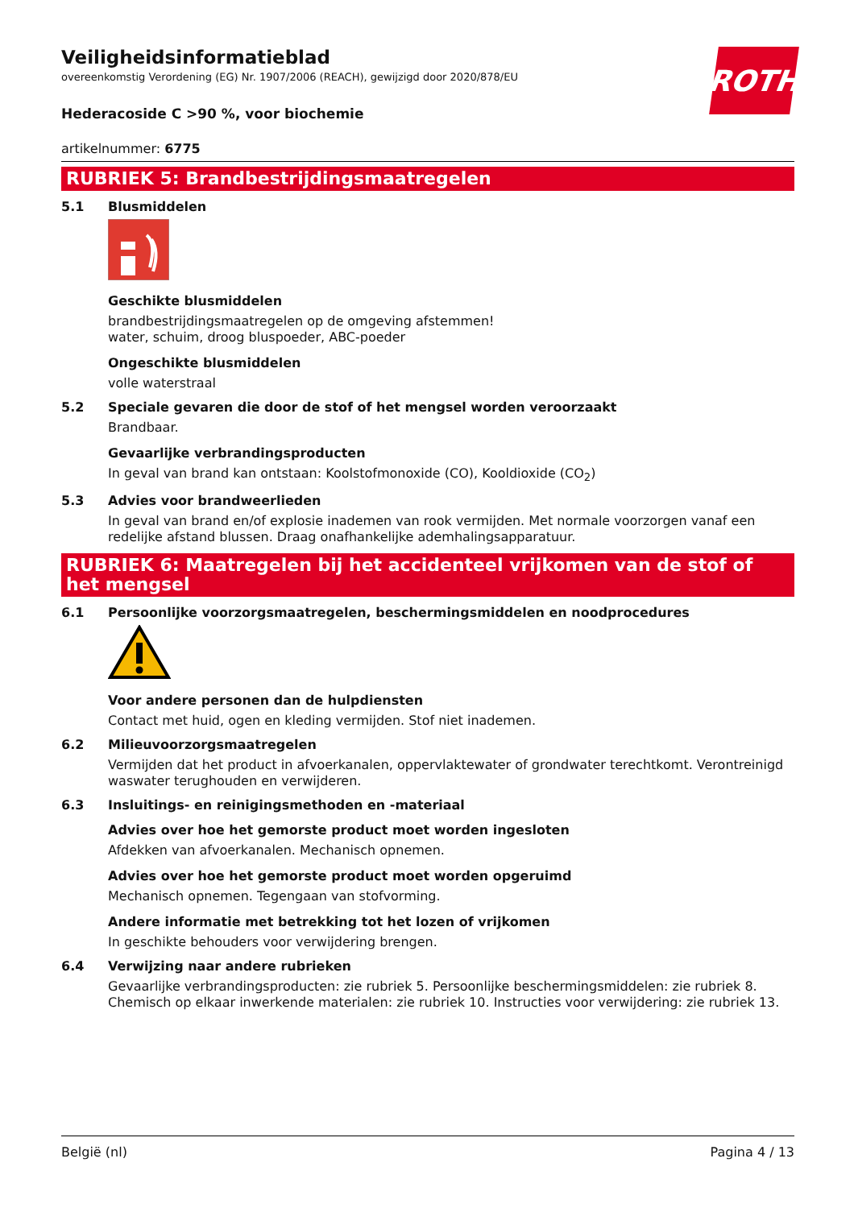ROTH
Veiligheidsinformatieblad
overeenkomstig Verordening (EG) Nr. 1907/2006 (REACH), gewijzigd door 2020/878/EU
Hederacoside C >90 %, voor biochemie
artikelnummer: 6775
RUBRIEK 5: Brandbestrijdingsmaatregelen
5.1 Blusmiddelen
Geschikte blusmiddelen
brandbestrijdingsmaatregelen op de omgeving afstemmen!
water, schuim, droog bluspoeder, ABC-poeder
Ongeschikte blusmiddelen
volle waterstraal
5.2 Speciale gevaren die door de stof of het mengsel worden veroorzaakt
Brandbaar.
Gevaarlijke verbrandingsproducten
In geval van brand kan ontstaan: Koolstofmonoxide (CO), Kooldioxide (CO<sub>2</sub>)
5.3 Advies voor brandweerlieden
In geval van brand en/of explosie inademen van rook vermijden. Met normale voorzorgen vanaf een redelijke afstand blussen. Draag onafhankelijke ademhalingsapparatuur.
RUBRIEK 6: Maatregelen bij het accidenteel vrijkomen van de stof of het mengsel
6.1 Persoonlijke voorzorgsmaatregelen, beschermingsmiddelen en noodprocedures
Voor andere personen dan de hulpdiensten
Contact met huid, ogen en kleding vermijden. Stof niet inademen.
6.2 Milieuvoorzorgsmaatregelen
Vermijden dat het product in afvoerkanalen, oppervlaktewater of grondwater terechtkomt. Verontreinigd waswater terughouden en verwijderen.
6.3 Insluitings- en reinigingsmethoden en -materiaal
Advies over hoe het gemorste product moet worden ingesloten
Afdekken van afvoerkanalen. Mechanisch opnemen.
Advies over hoe het gemorste product moet worden opgeruimd
Mechanisch opnemen. Tegengaan van stofvorming.
Andere informatie met betrekking tot het lozen of vrijkomen
In geschikte behouders voor verwijdering brengen.
6.4 Verwijzing naar andere rubrieken
Gevaarlijke verbrandingsproducten: zie rubriek 5. Persoonlijke beschermingsmiddelen: zie rubriek 8. Chemisch op elkaar inwerkende materialen: zie rubriek 10. Instructies voor verwijdering: zie rubriek 13.
België (nl) Pagina 4 / 13